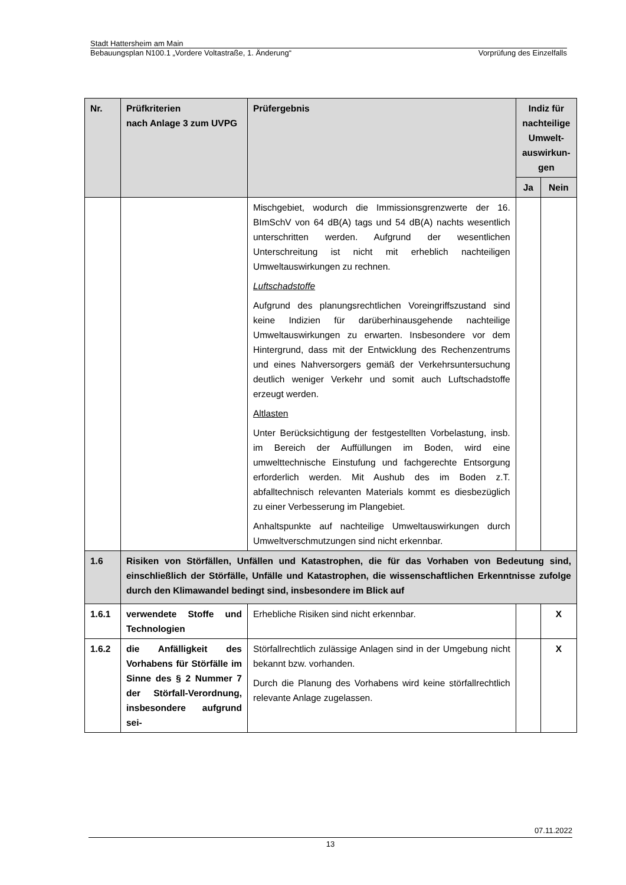Stadt Hattersheim am Main
Bebauungsplan N100.1 „Vordere Voltastraße, 1. Änderung“ Vorprüfung des Einzelfalls
| Nr. | Prüfkriterien nach Anlage 3 zum UVPG | Prüfergebnis | Indiz für nachteilige Umwelt-auswirkun-gen | |
| --- | --- | --- | --- | --- |
| | | | Ja | Nein |
| | | Mischgebiet, wodurch die Immissionsgrenzwerte der 16. BImSchV von 64 dB(A) tags und 54 dB(A) nachts wesentlich unterschritten werden. Aufgrund der wesentlichen Unterschreitung ist nicht mit erheblich nachteiligen Umweltauswirkungen zu rechnen. Luftschadstoffe Aufgrund des planungsrechtlichen Voreingriffszustand sind keine Indizien für darüberhinausgehende nachteilige Umweltauswirkungen zu erwarten. Insbesondere vor dem Hintergrund, dass mit der Entwicklung des Rechenzentrums und eines Nahversorgers gemäß der Verkehrsuntersuchung deutlich weniger Verkehr und somit auch Luftschadstoffe erzeugt werden. Altlasten Unter Berücksichtigung der festgestellten Vorbelastung, insb. im Bereich der Auffüllungen im Boden, wird eine umwelttechnische Einstufung und fachgerechte Entsorgung erforderlich werden. Mit Aushub des im Boden z.T. abfalltechnisch relevanten Materials kommt es diesbezüglich zu einer Verbesserung im Plangebiet. Anhaltspunkte auf nachteilige Umweltauswirkungen durch Umweltverschmutzungen sind nicht erkennbar. | | |
| 1.6 | Risiken von Störfällen, Unfällen und Katastrophen, die für das Vorhaben von Bedeutung sind, einschließlich der Störfälle, Unfälle und Katastrophen, die wissenschaftlichen Erkenntnisse zufolge durch den Klimawandel bedingt sind, insbesondere im Blick auf | | | |
| 1.6.1 | verwendete Stoffe und Technologien | Erhebliche Risiken sind nicht erkennbar. | | X |
| 1.6.2 | die Anfälligkeit des Vorhabens für Störfälle im Sinne des § 2 Nummer 7 der Störfall-Verordnung, insbesondere aufgrund sei- | Störfallrechtlich zulässige Anlagen sind in der Umgebung nicht bekannt bzw. vorhanden. Durch die Planung des Vorhabens wird keine störfallrechtlich relevante Anlage zugelassen. | | X |
07.11.2022
13